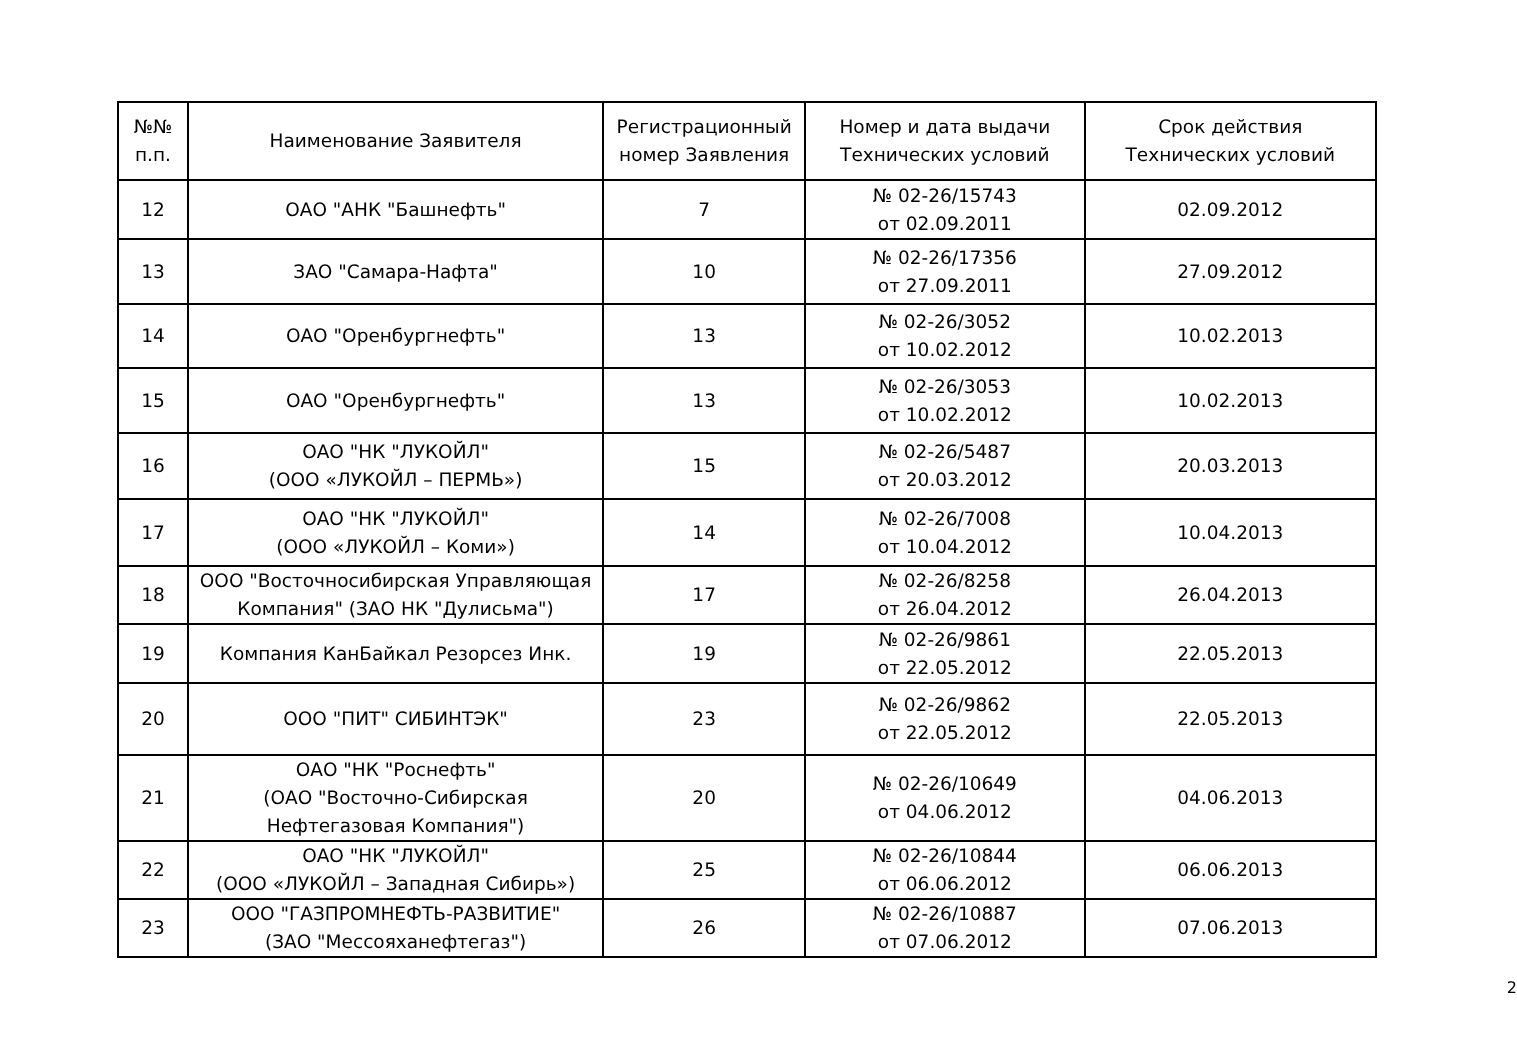| №№ п.п. | Наименование Заявителя | Регистрационный номер Заявления | Номер и дата выдачи Технических условий | Срок действия Технических условий |
| --- | --- | --- | --- | --- |
| 12 | ОАО "АНК "Башнефть" | 7 | № 02-26/15743 от 02.09.2011 | 02.09.2012 |
| 13 | ЗАО "Самара-Нафта" | 10 | № 02-26/17356 от 27.09.2011 | 27.09.2012 |
| 14 | ОАО "Оренбургнефть" | 13 | № 02-26/3052 от 10.02.2012 | 10.02.2013 |
| 15 | ОАО "Оренбургнефть" | 13 | № 02-26/3053 от 10.02.2012 | 10.02.2013 |
| 16 | ОАО "НК "ЛУКОЙЛ" (ООО «ЛУКОЙЛ – ПЕРМЬ») | 15 | № 02-26/5487 от 20.03.2012 | 20.03.2013 |
| 17 | ОАО "НК "ЛУКОЙЛ" (ООО «ЛУКОЙЛ – Коми») | 14 | № 02-26/7008 от 10.04.2012 | 10.04.2013 |
| 18 | ООО "Восточносибирская Управляющая Компания" (ЗАО НК "Дулисьма") | 17 | № 02-26/8258 от 26.04.2012 | 26.04.2013 |
| 19 | Компания КанБайкал Резорсез Инк. | 19 | № 02-26/9861 от 22.05.2012 | 22.05.2013 |
| 20 | ООО "ПИТ" СИБИНТЭК" | 23 | № 02-26/9862 от 22.05.2012 | 22.05.2013 |
| 21 | ОАО "НК "Роснефть" (ОАО "Восточно-Сибирская Нефтегазовая Компания") | 20 | № 02-26/10649 от 04.06.2012 | 04.06.2013 |
| 22 | ОАО "НК "ЛУКОЙЛ" (ООО «ЛУКОЙЛ – Западная Сибирь») | 25 | № 02-26/10844 от 06.06.2012 | 06.06.2013 |
| 23 | ООО "ГАЗПРОМНЕФТЬ-РАЗВИТИЕ" (ЗАО "Мессояханефтегаз") | 26 | № 02-26/10887 от 07.06.2012 | 07.06.2013 |
2